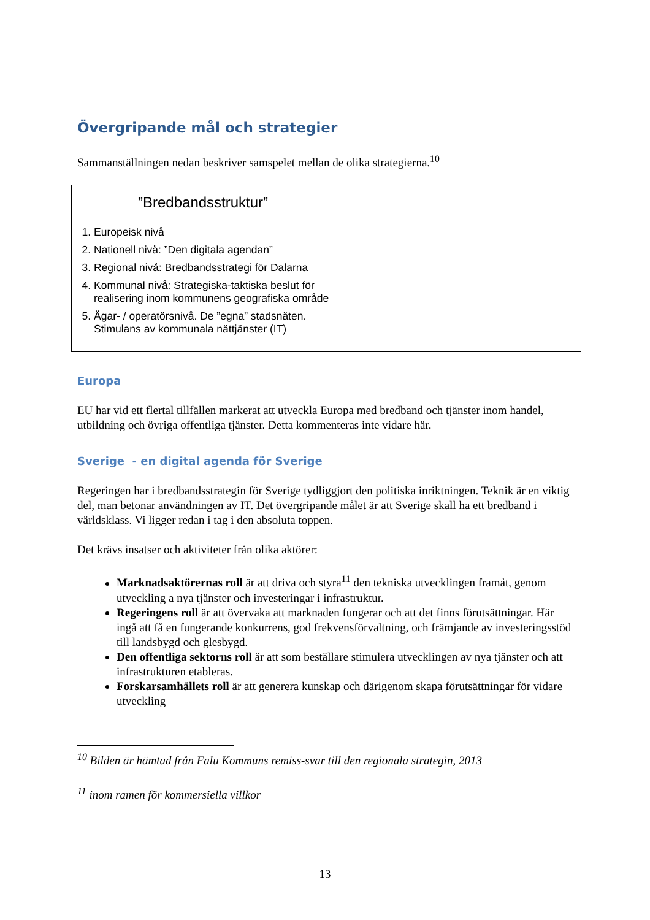Övergripande mål och strategier
Sammanställningen nedan beskriver samspelet mellan de olika strategierna.<sup>10</sup>
”Bredbandsstruktur”
1. Europeisk nivå
2. Nationell nivå: ”Den digitala agendan”
3. Regional nivå: Bredbandsstrategi för Dalarna
4. Kommunal nivå: Strategiska-taktiska beslut för realisering inom kommunens geografiska område
5. Ägar- / operatörsnivå. De ”egna” stadsnäten. Stimulans av kommunala nättjänster (IT)
Europa
EU har vid ett flertal tillfällen markerat att utveckla Europa med bredband och tjänster inom handel, utbildning och övriga offentliga tjänster. Detta kommenteras inte vidare här.
Sverige - en digital agenda för Sverige
Regeringen har i bredbandsstrategin för Sverige tydliggjort den politiska inriktningen. Teknik är en viktig del, man betonar användningen av IT. Det övergripande målet är att Sverige skall ha ett bredband i världsklass. Vi ligger redan i tag i den absoluta toppen.
Det krävs insatser och aktiviteter från olika aktörer:
Marknadsaktörernas roll är att driva och styra<sup>11</sup> den tekniska utvecklingen framåt, genom utveckling a nya tjänster och investeringar i infrastruktur.
Regeringens roll är att övervaka att marknaden fungerar och att det finns förutsättningar. Här ingå att få en fungerande konkurrens, god frekvensförvaltning, och främjande av investeringsstöd till landsbygd och glesbygd.
Den offentliga sektorns roll är att som beställare stimulera utvecklingen av nya tjänster och att infrastrukturen etableras.
Forskarsamhällets roll är att generera kunskap och därigenom skapa förutsättningar för vidare utveckling
<sup>10</sup> Bilden är hämtad från Falu Kommuns remiss-svar till den regionala strategin, 2013
<sup>11</sup> inom ramen för kommersiella villkor
13